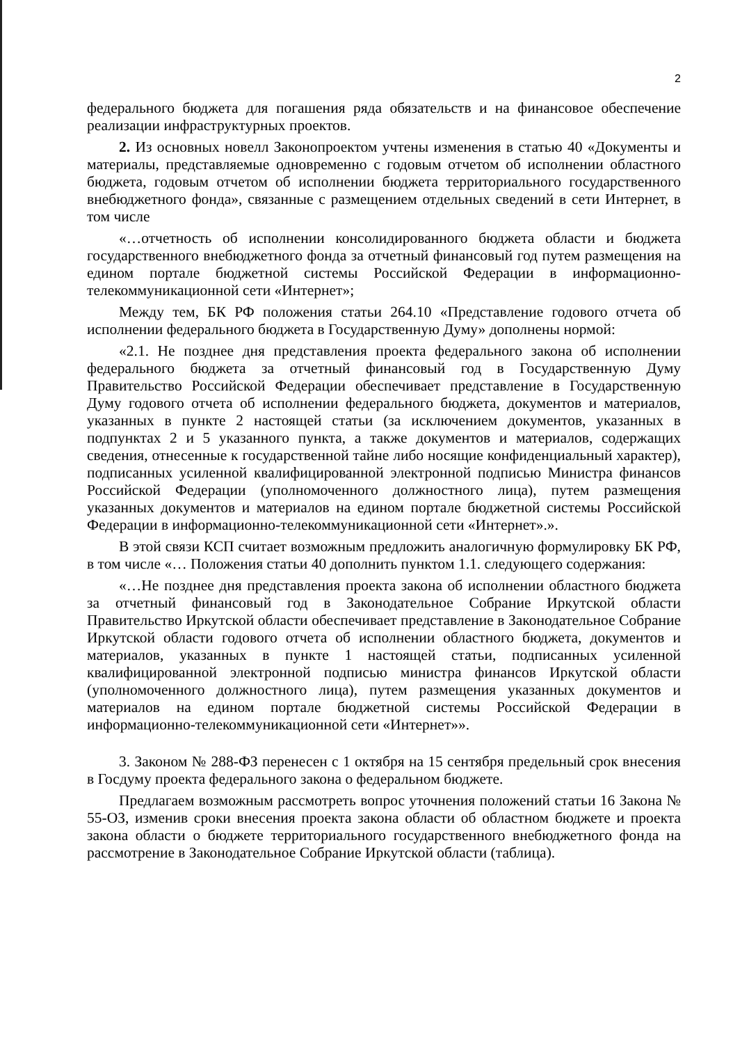2
федерального бюджета для погашения ряда обязательств и на финансовое обеспечение реализации инфраструктурных проектов.
2. Из основных новелл Законопроектом учтены изменения в статью 40 «Документы и материалы, представляемые одновременно с годовым отчетом об исполнении областного бюджета, годовым отчетом об исполнении бюджета территориального государственного внебюджетного фонда», связанные с размещением отдельных сведений в сети Интернет, в том числе
«…отчетность об исполнении консолидированного бюджета области и бюджета государственного внебюджетного фонда за отчетный финансовый год путем размещения на едином портале бюджетной системы Российской Федерации в информационно-телекоммуникационной сети «Интернет»;
Между тем, БК РФ положения статьи 264.10 «Представление годового отчета об исполнении федерального бюджета в Государственную Думу» дополнены нормой:
«2.1. Не позднее дня представления проекта федерального закона об исполнении федерального бюджета за отчетный финансовый год в Государственную Думу Правительство Российской Федерации обеспечивает представление в Государственную Думу годового отчета об исполнении федерального бюджета, документов и материалов, указанных в пункте 2 настоящей статьи (за исключением документов, указанных в подпунктах 2 и 5 указанного пункта, а также документов и материалов, содержащих сведения, отнесенные к государственной тайне либо носящие конфиденциальный характер), подписанных усиленной квалифицированной электронной подписью Министра финансов Российской Федерации (уполномоченного должностного лица), путем размещения указанных документов и материалов на едином портале бюджетной системы Российской Федерации в информационно-телекоммуникационной сети «Интернет».».
В этой связи КСП считает возможным предложить аналогичную формулировку БК РФ, в том числе «… Положения статьи 40 дополнить пунктом 1.1. следующего содержания:
«…Не позднее дня представления проекта закона об исполнении областного бюджета за отчетный финансовый год в Законодательное Собрание Иркутской области Правительство Иркутской области обеспечивает представление в Законодательное Собрание Иркутской области годового отчета об исполнении областного бюджета, документов и материалов, указанных в пункте 1 настоящей статьи, подписанных усиленной квалифицированной электронной подписью министра финансов Иркутской области (уполномоченного должностного лица), путем размещения указанных документов и материалов на едином портале бюджетной системы Российской Федерации в информационно-телекоммуникационной сети «Интернет»».
3. Законом № 288-ФЗ перенесен с 1 октября на 15 сентября предельный срок внесения в Госдуму проекта федерального закона о федеральном бюджете.
Предлагаем возможным рассмотреть вопрос уточнения положений статьи 16 Закона № 55-ОЗ, изменив сроки внесения проекта закона области об областном бюджете и проекта закона области о бюджете территориального государственного внебюджетного фонда на рассмотрение в Законодательное Собрание Иркутской области (таблица).